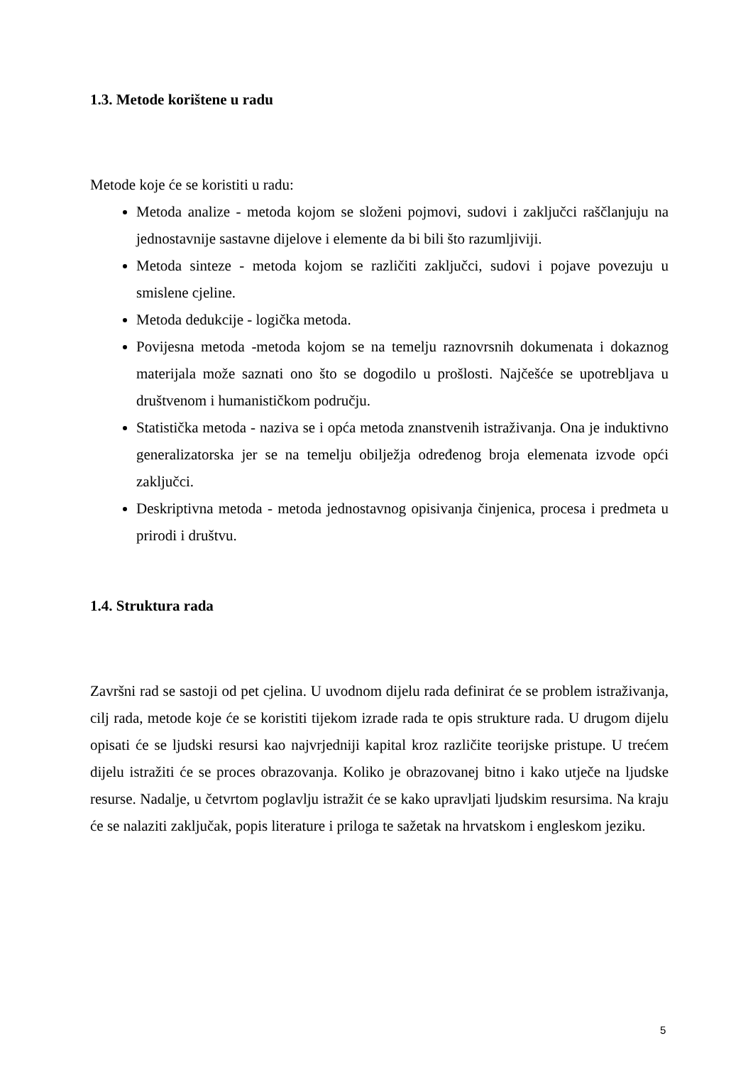1.3. Metode korištene u radu
Metode koje će se koristiti u radu:
Metoda analize - metoda kojom se složeni pojmovi, sudovi i zaključci raščlanjuju na jednostavnije sastavne dijelove i elemente da bi bili što razumljiviji.
Metoda sinteze - metoda kojom se različiti zaključci, sudovi i pojave povezuju u smislene cjeline.
Metoda dedukcije - logička metoda.
Povijesna metoda -metoda kojom se na temelju raznovrsnih dokumenata i dokaznog materijala može saznati ono što se dogodilo u prošlosti. Najčešće se upotrebljava u društvenom i humanističkom području.
Statistička metoda - naziva se i opća metoda znanstvenih istraživanja. Ona je induktivno generalizatorska jer se na temelju obilježja određenog broja elemenata izvode opći zaključci.
Deskriptivna metoda - metoda jednostavnog opisivanja činjenica, procesa i predmeta u prirodi i društvu.
1.4. Struktura rada
Završni rad se sastoji od pet cjelina. U uvodnom dijelu rada definirat će se problem istraživanja, cilj rada, metode koje će se koristiti tijekom izrade rada te opis strukture rada. U drugom dijelu opisati će se ljudski resursi kao najvrjedniji kapital kroz različite teorijske pristupe. U trećem dijelu istražiti će se proces obrazovanja. Koliko je obrazovanej bitno i kako utječe na ljudske resurse. Nadalje, u četvrtom poglavlju istražit će se kako upravljati ljudskim resursima. Na kraju će se nalaziti zaključak, popis literature i priloga te sažetak na hrvatskom i engleskom jeziku.
5